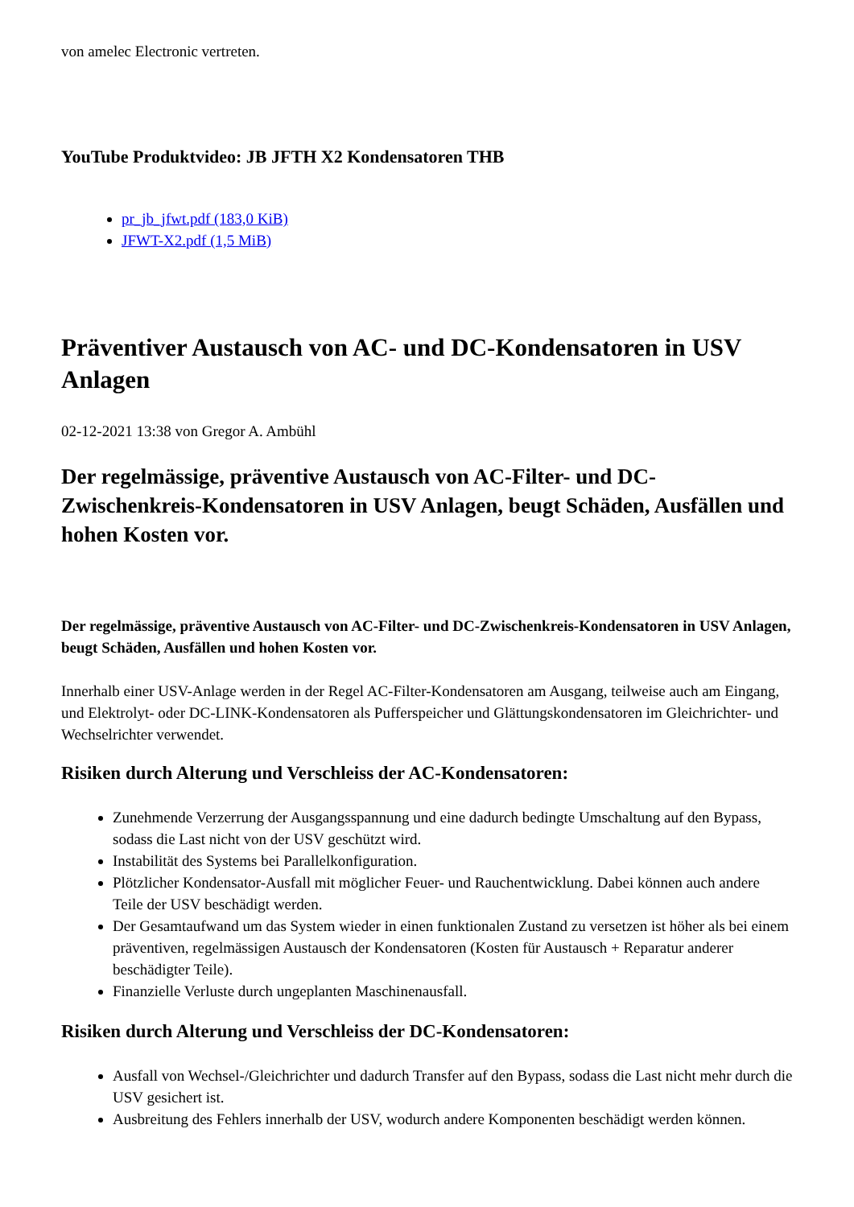von amelec Electronic vertreten.
YouTube Produktvideo: JB JFTH X2 Kondensatoren THB
pr_jb_jfwt.pdf (183,0 KiB)
JFWT-X2.pdf (1,5 MiB)
Präventiver Austausch von AC- und DC-Kondensatoren in USV Anlagen
02-12-2021 13:38 von Gregor A. Ambühl
Der regelmässige, präventive Austausch von AC-Filter- und DC-Zwischenkreis-Kondensatoren in USV Anlagen, beugt Schäden, Ausfällen und hohen Kosten vor.
Der regelmässige, präventive Austausch von AC-Filter- und DC-Zwischenkreis-Kondensatoren in USV Anlagen, beugt Schäden, Ausfällen und hohen Kosten vor.
Innerhalb einer USV-Anlage werden in der Regel AC-Filter-Kondensatoren am Ausgang, teilweise auch am Eingang, und Elektrolyt- oder DC-LINK-Kondensatoren als Pufferspeicher und Glättungskondensatoren im Gleichrichter- und Wechselrichter verwendet.
Risiken durch Alterung und Verschleiss der AC-Kondensatoren:
Zunehmende Verzerrung der Ausgangsspannung und eine dadurch bedingte Umschaltung auf den Bypass, sodass die Last nicht von der USV geschützt wird.
Instabilität des Systems bei Parallelkonfiguration.
Plötzlicher Kondensator-Ausfall mit möglicher Feuer- und Rauchentwicklung. Dabei können auch andere Teile der USV beschädigt werden.
Der Gesamtaufwand um das System wieder in einen funktionalen Zustand zu versetzen ist höher als bei einem präventiven, regelmässigen Austausch der Kondensatoren (Kosten für Austausch + Reparatur anderer beschädigter Teile).
Finanzielle Verluste durch ungeplanten Maschinenausfall.
Risiken durch Alterung und Verschleiss der DC-Kondensatoren:
Ausfall von Wechsel-/Gleichrichter und dadurch Transfer auf den Bypass, sodass die Last nicht mehr durch die USV gesichert ist.
Ausbreitung des Fehlers innerhalb der USV, wodurch andere Komponenten beschädigt werden können.